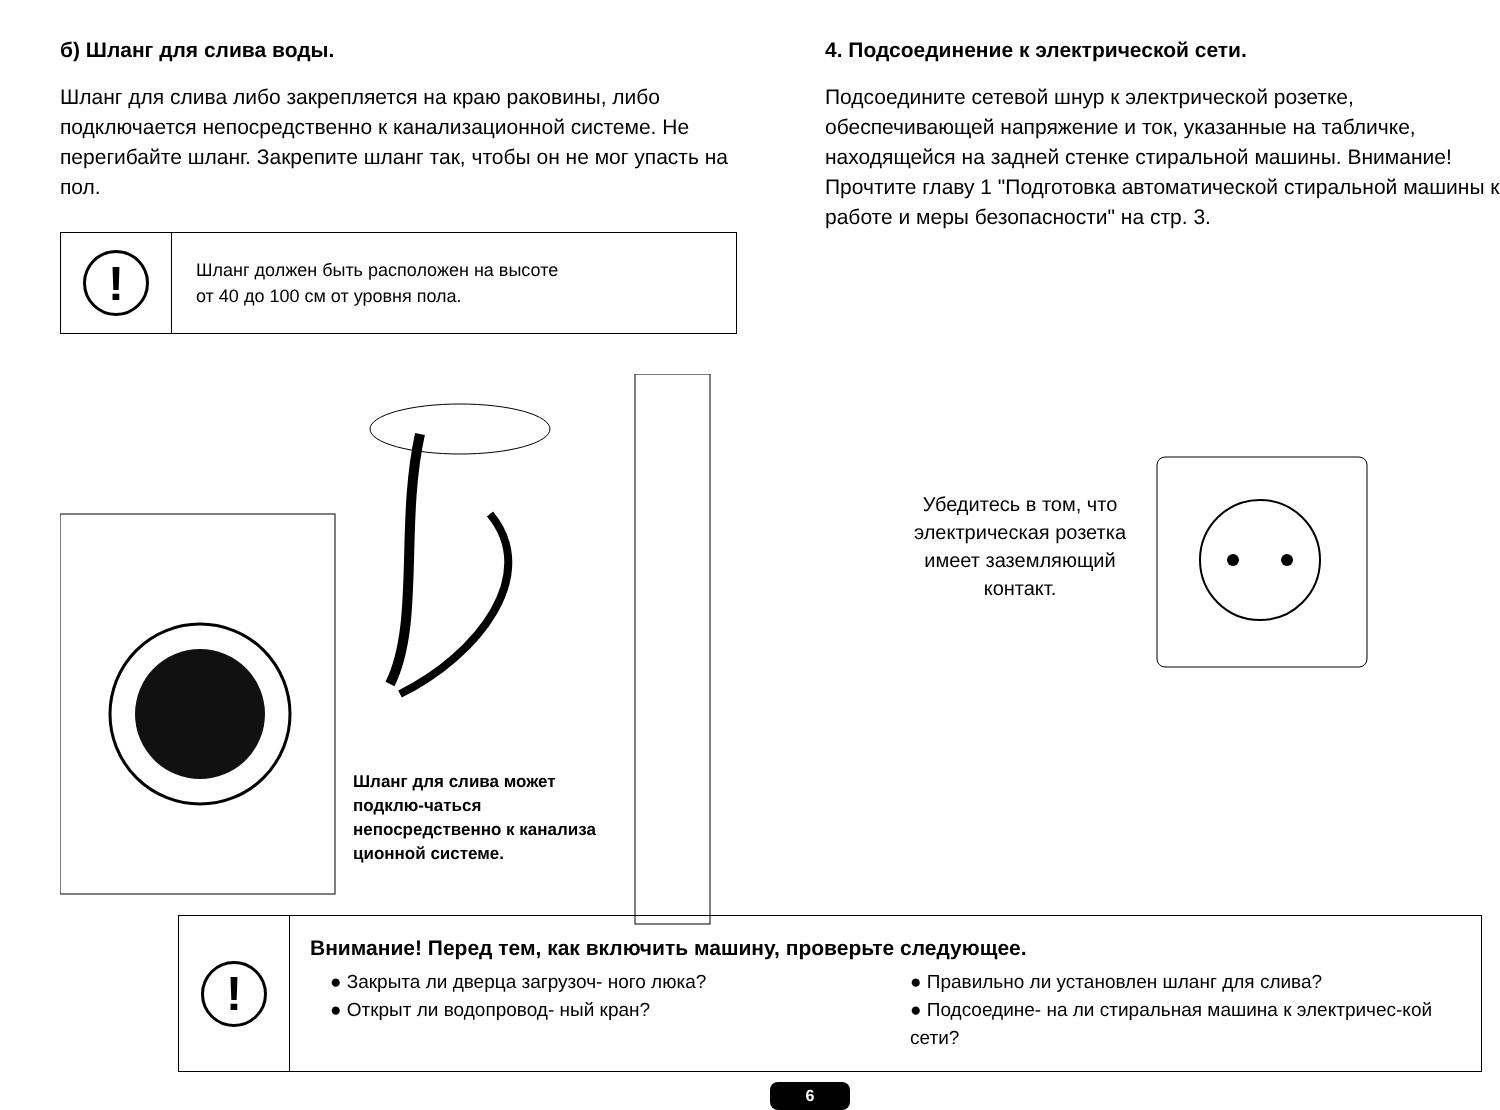б) Шланг для слива воды.
Шланг для слива либо закрепляется на краю раковины, либо подключается непосредственно к канализационной системе. Не перегибайте шланг. Закрепите шланг так, чтобы он не мог упасть на пол.
!
Шланг должен быть расположен на высоте
от 40 до 100 см от уровня пола.
Шланг для слива может подклю-чаться непосредственно к канализа ционной системе.
4. Подсоединение к электрической сети.
Подсоедините сетевой шнур к электрической розетке, обеспечивающей напряжение и ток, указанные на табличке, находящейся на задней стенке стиральной машины. Внимание! Прочтите главу 1 "Подготовка автоматической стиральной машины к работе и меры безопасности" на стр. 3.
Убедитесь в том, что электрическая розетка имеет заземляющий контакт.
!
Внимание! Перед тем, как включить машину, проверьте следующее.
● Закрыта ли дверца загрузоч- ного люка?
● Открыт ли водопровод- ный кран?
● Правильно ли установлен шланг для слива?
● Подсоедине- на ли стиральная машина к электричес-кой сети?
6